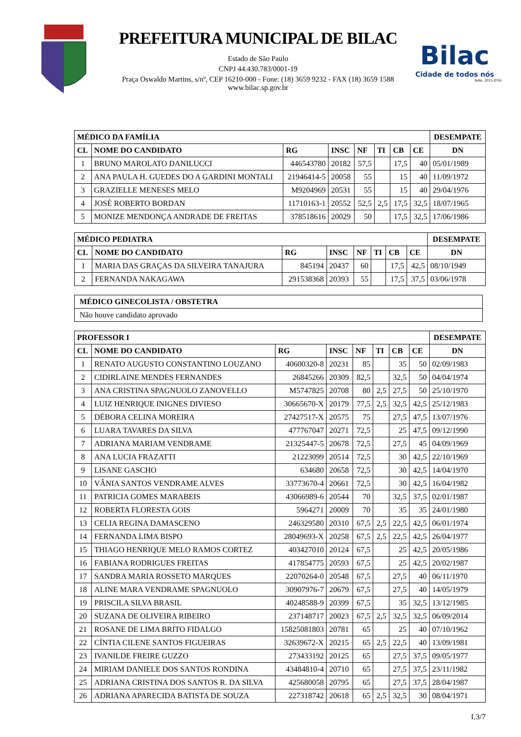PREFEITURA MUNICIPAL DE BILAC
Estado de São Paulo
CNPJ 44.430.783/0001-19
Praça Oswaldo Martins, s/nº, CEP 16210-000 - Fone: (18) 3659 9232 - FAX (18) 3659 1588
www.bilac.sp.gov.br
Bilac
Cidade de todos nós
Adm. 2013-2016
| MÉDICO DA FAMÍLIA | | | | | | | | DESEMPATE |
| --- | --- | --- | --- | --- | --- | --- | --- | --- |
| CL | NOME DO CANDIDATO | RG | INSC | NF | TI | CB | CE | DN |
| 1 | BRUNO MAROLATO DANILUCCI | 446543780 | 20182 | 57,5 | | 17,5 | 40 | 05/01/1989 |
| 2 | ANA PAULA H. GUEDES DO A GARDINI MONTALI | 21946414-5 | 20058 | 55 | | 15 | 40 | 11/09/1972 |
| 3 | GRAZIELLE MENESES MELO | M9204969 | 20531 | 55 | | 15 | 40 | 29/04/1976 |
| 4 | JOSÉ ROBERTO BORDAN | 11710163-1 | 20552 | 52,5 | 2,5 | 17,5 | 32,5 | 18/07/1965 |
| 5 | MONIZE MENDONÇA ANDRADE DE FREITAS | 378518616 | 20029 | 50 | | 17,5 | 32,5 | 17/06/1986 |
| MÉDICO PEDIATRA | | | | | | | | DESEMPATE |
| --- | --- | --- | --- | --- | --- | --- | --- | --- |
| CL | NOME DO CANDIDATO | RG | INSC | NF | TI | CB | CE | DN |
| 1 | MARIA DAS GRAÇAS DA SILVEIRA TANAJURA | 845194 | 20437 | 60 | | 17,5 | 42,5 | 08/10/1949 |
| 2 | FERNANDA NAKAGAWA | 291538368 | 20393 | 55 | | 17,5 | 37,5 | 03/06/1978 |
| MÉDICO GINECOLISTA / OBSTETRA |
| --- |
| Não houve candidato aprovado |
| PROFESSOR I | | | | | | | | DESEMPATE |
| --- | --- | --- | --- | --- | --- | --- | --- | --- |
| CL | NOME DO CANDIDATO | RG | INSC | NF | TI | CB | CE | DN |
| 1 | RENATO AUGUSTO CONSTANTINO LOUZANO | 40600320-8 | 20231 | 85 | | 35 | 50 | 02/09/1983 |
| 2 | CIDIRLAINE MENDES FERNANDES | 26845266 | 20309 | 82,5 | | 32,5 | 50 | 04/04/1974 |
| 3 | ANA CRISTINA SPAGNUOLO ZANOVELLO | M5747825 | 20708 | 80 | 2,5 | 27,5 | 50 | 25/10/1970 |
| 4 | LUIZ HENRIQUE INIGNES DIVIESO | 30665670-X | 20179 | 77,5 | 2,5 | 32,5 | 42,5 | 25/12/1983 |
| 5 | DÉBORA CELINA MOREIRA | 27427517-X | 20575 | 75 | | 27,5 | 47,5 | 13/07/1976 |
| 6 | LUARA TAVARES DA SILVA | 477767047 | 20271 | 72,5 | | 25 | 47,5 | 09/12/1990 |
| 7 | ADRIANA MARIAM VENDRAME | 21325447-5 | 20678 | 72,5 | | 27,5 | 45 | 04/09/1969 |
| 8 | ANA LUCIA FRAZATTI | 21223099 | 20514 | 72,5 | | 30 | 42,5 | 22/10/1969 |
| 9 | LISANE GASCHO | 634680 | 20658 | 72,5 | | 30 | 42,5 | 14/04/1970 |
| 10 | VÂNIA SANTOS VENDRAME ALVES | 33773670-4 | 20661 | 72,5 | | 30 | 42,5 | 16/04/1982 |
| 11 | PATRICIA GOMES MARABEIS | 43066989-6 | 20544 | 70 | | 32,5 | 37,5 | 02/01/1987 |
| 12 | ROBERTA FLORESTA GOIS | 5964271 | 20009 | 70 | | 35 | 35 | 24/01/1980 |
| 13 | CELIA REGINA DAMASCENO | 246329580 | 20310 | 67,5 | 2,5 | 22,5 | 42,5 | 06/01/1974 |
| 14 | FERNANDA LIMA BISPO | 28049693-X | 20258 | 67,5 | 2,5 | 22,5 | 42,5 | 26/04/1977 |
| 15 | THIAGO HENRIQUE MELO RAMOS CORTEZ | 403427010 | 20124 | 67,5 | | 25 | 42,5 | 20/05/1986 |
| 16 | FABIANA RODRIGUES FREITAS | 417854775 | 20593 | 67,5 | | 25 | 42,5 | 20/02/1987 |
| 17 | SANDRA MARIA ROSSETO MARQUES | 22070264-0 | 20548 | 67,5 | | 27,5 | 40 | 06/11/1970 |
| 18 | ALINE MARA VENDRAME SPAGNUOLO | 30907976-7 | 20679 | 67,5 | | 27,5 | 40 | 14/05/1979 |
| 19 | PRISCILA SILVA BRASIL | 40248588-9 | 20399 | 67,5 | | 35 | 32,5 | 13/12/1985 |
| 20 | SUZANA DE OLIVEIRA RIBEIRO | 237148717 | 20023 | 67,5 | 2,5 | 32,5 | 32,5 | 06/09/2014 |
| 21 | ROSANE DE LIMA BRITO FIDALGO | 15825081803 | 20781 | 65 | | 25 | 40 | 07/10/1962 |
| 22 | CÍNTIA CILENE SANTOS FIGUEIRAS | 32639672-X | 20215 | 65 | 2,5 | 22,5 | 40 | 13/09/1981 |
| 23 | IVANILDE FREIRE GUZZO | 273433192 | 20125 | 65 | | 27,5 | 37,5 | 09/05/1977 |
| 24 | MIRIAM DANIELE DOS SANTOS RONDINA | 43484810-4 | 20710 | 65 | | 27,5 | 37,5 | 23/11/1982 |
| 25 | ADRIANA CRISTINA DOS SANTOS R. DA SILVA | 425680058 | 20795 | 65 | | 27,5 | 37,5 | 28/04/1987 |
| 26 | ADRIANA APARECIDA BATISTA DE SOUZA | 227318742 | 20618 | 65 | 2,5 | 32,5 | 30 | 08/04/1971 |
f.3/7